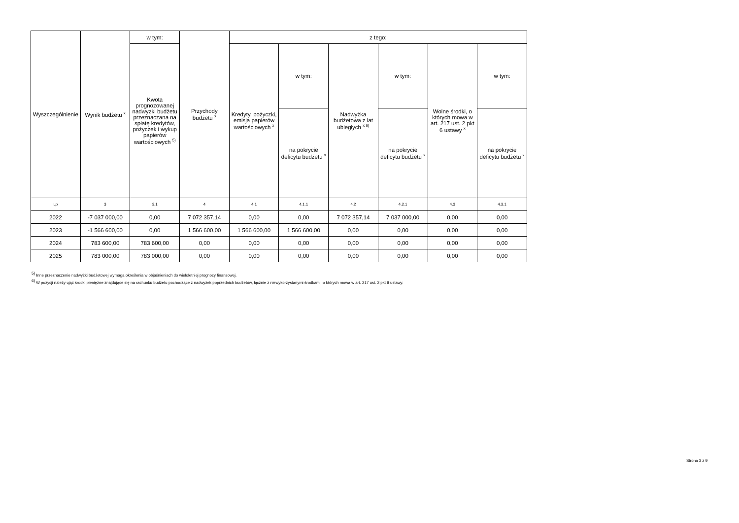| Wyszczególnienie | Wynik budżetu <sup>x</sup> | w tym: | Przychody budżetu <sup>x</sup> | z tego: | | | | | |
| --- | --- | --- | --- | --- | --- | --- | --- | --- | --- |
| | | Kwota prognozowanej nadwyżki budżetu przeznaczana na spłatę kredytów, pożyczek i wykup papierów wartościowych <sup>5)</sup> | | Kredyty, pożyczki, emisja papierów wartościowych <sup>x</sup> | w tym: | Nadwyżka budżetowa z lat ubiegłych <sup>x 6)</sup> | w tym: | Wolne środki, o których mowa w art. 217 ust. 2 pkt 6 ustawy <sup>x</sup> | w tym: |
| | | | | | na pokrycie deficytu budżetu <sup>x</sup> | | na pokrycie deficytu budżetu <sup>x</sup> | | na pokrycie deficytu budżetu <sup>x</sup> |
| Lp | 3 | 3.1 | 4 | 4.1 | 4.1.1 | 4.2 | 4.2.1 | 4.3 | 4.3.1 |
| 2022 | -7 037 000,00 | 0,00 | 7 072 357,14 | 0,00 | 0,00 | 7 072 357,14 | 7 037 000,00 | 0,00 | 0,00 |
| 2023 | -1 566 600,00 | 0,00 | 1 566 600,00 | 1 566 600,00 | 1 566 600,00 | 0,00 | 0,00 | 0,00 | 0,00 |
| 2024 | 783 600,00 | 783 600,00 | 0,00 | 0,00 | 0,00 | 0,00 | 0,00 | 0,00 | 0,00 |
| 2025 | 783 000,00 | 783 000,00 | 0,00 | 0,00 | 0,00 | 0,00 | 0,00 | 0,00 | 0,00 |
<sup>5)</sup> Inne przeznaczenie nadwyżki budżetowej wymaga określenia w objaśnieniach do wieloletniej prognozy finansowej.
<sup>6)</sup> W pozycji należy ująć środki pieniężne znajdujące się na rachunku budżetu pochodzące z nadwyżek poprzednich budżetów, łącznie z niewykorzystanymi środkami, o których mowa w art. 217 ust. 2 pkt 8 ustawy.
Strona 3 z 9